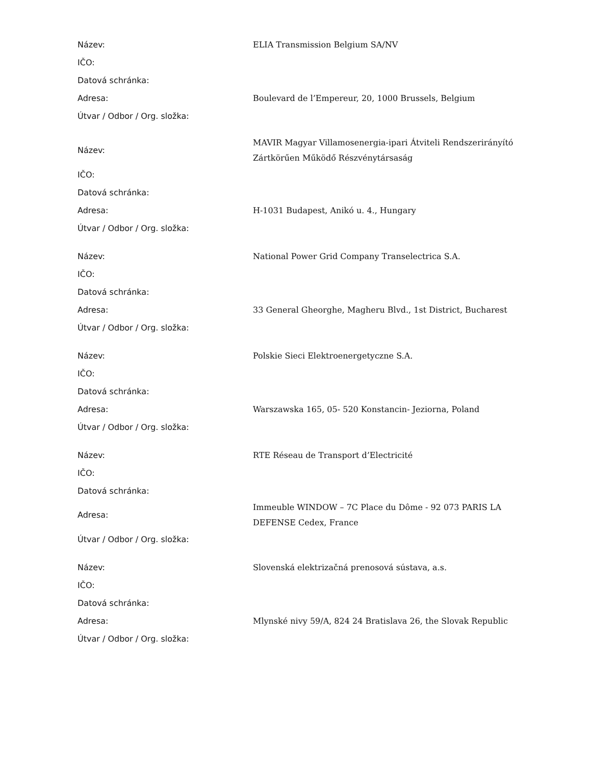| Název: | ELIA Transmission Belgium SA/NV |
| IČO: | |
| Datová schránka: | |
| Adresa: | Boulevard de l’Empereur, 20, 1000 Brussels, Belgium |
| Útvar / Odbor / Org. složka: | |
| Název: | MAVIR Magyar Villamosenergia-ipari Átviteli Rendszerirányító Zártkörűen Működő Részvénytársaság |
| IČO: | |
| Datová schránka: | |
| Adresa: | H-1031 Budapest, Anikó u. 4., Hungary |
| Útvar / Odbor / Org. složka: | |
| Název: | National Power Grid Company Transelectrica S.A. |
| IČO: | |
| Datová schránka: | |
| Adresa: | 33 General Gheorghe, Magheru Blvd., 1st District, Bucharest |
| Útvar / Odbor / Org. složka: | |
| Název: | Polskie Sieci Elektroenergetyczne S.A. |
| IČO: | |
| Datová schránka: | |
| Adresa: | Warszawska 165, 05- 520 Konstancin- Jeziorna, Poland |
| Útvar / Odbor / Org. složka: | |
| Název: | RTE Réseau de Transport d’Electricité |
| IČO: | |
| Datová schránka: | |
| Adresa: | Immeuble WINDOW – 7C Place du Dôme - 92 073 PARIS LA DEFENSE Cedex, France |
| Útvar / Odbor / Org. složka: | |
| Název: | Slovenská elektrizačná prenosová sústava, a.s. |
| IČO: | |
| Datová schránka: | |
| Adresa: | Mlynské nivy 59/A, 824 24 Bratislava 26, the Slovak Republic |
| Útvar / Odbor / Org. složka: | |